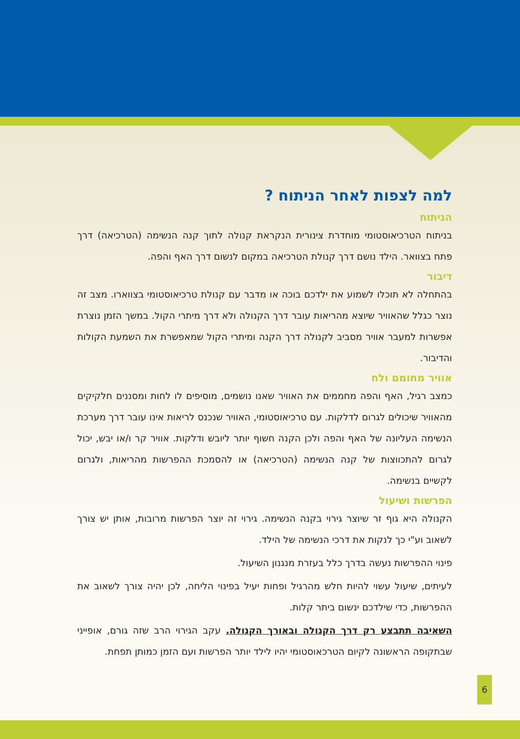למה לצפות לאחר הניתוח ?
הניתוח
בניתוח הטרכיאוסטומי מוחדרת צינורית הנקראת קנולה לתוך קנה הנשימה (הטרכיאה) דרך פתח בצוואר. הילד נושם דרך קנולת הטרכיאה במקום לנשום דרך האף והפה.
דיבור
בהתחלה לא תוכלו לשמוע את ילדכם בוכה או מדבר עם קנולת טרכיאוסטומי בצווארו. מצב זה נוצר כגלל שהאוויר שיוצא מהריאות עובר דרך הקנולה ולא דרך מיתרי הקול. במשך הזמן נוצרת אפשרות למעבר אוויר מסביב לקנולה דרך הקנה ומיתרי הקול שמאפשרת את השמעת הקולות והדיבור.
אוויר מחומם ולח
כמצב רגיל, האף והפה מחממים את האוויר שאנו נושמים, מוסיפים לו לחות ומסננים חלקיקים מהאוויר שיכולים לגרום לדלקות. עם טרכיאוסטומי, האוויר שנכנס לריאות אינו עובר דרך מערכת הנשימה העליונה של האף והפה ולכן הקנה חשוף יותר ליובש ודלקות. אוויר קר ו/או יבש, יכול לגרום להתכווצות של קנה הנשימה (הטרכיאה) או להסמכת ההפרשות מהריאות, ולגרום לקשיים בנשימה.
הפרשות ושיעול
הקנולה היא גוף זר שיוצר גירוי בקנה הנשימה. גירוי זה יוצר הפרשות מרובות, אותן יש צורך לשאוב וע"י כך לנקות את דרכי הנשימה של הילד.
פינוי ההפרשות נעשה בדרך כלל בעזרת מנגנון השיעול.
לעיתים, שיעול עשוי להיות חלש מהרגיל ופחות יעיל בפינוי הליחה, לכן יהיה צורך לשאוב את ההפרשות, כדי שילדכם ינשום ביתר קלות.
השאיבה תתבצע רק דרך הקנולה ובאורך הקנולה. עקב הגירוי הרב שזה גורם, אופייני שבתקופה הראשונה לקיום הטרכאוסטומי יהיו לילד יותר הפרשות ועם הזמן כמותן תפחת.
6